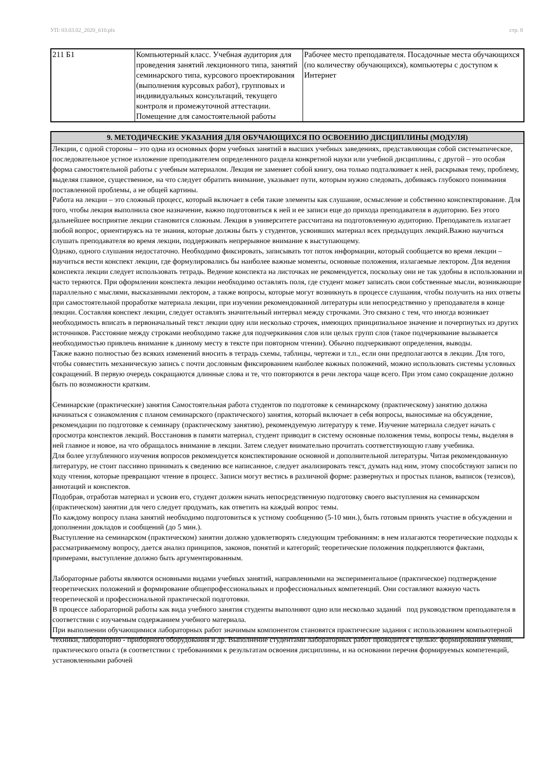УП: 03.03.02_2020_610.plx стр. 8
| 211 Б1 | Компьютерный класс. Учебная аудитория для проведения занятий лекционного типа, занятий семинарского типа, курсового проектирования (выполнения курсовых работ), групповых и индивидуальных консультаций, текущего контроля и промежуточной аттестации. Помещение для самостоятельной работы | Рабочее место преподавателя. Посадочные места обучающихся (по количеству обучающихся), компьютеры с доступом к Интернет |
9. МЕТОДИЧЕСКИЕ УКАЗАНИЯ ДЛЯ ОБУЧАЮЩИХСЯ ПО ОСВОЕНИЮ ДИСЦИПЛИНЫ (МОДУЛЯ)
Лекции, с одной стороны – это одна из основных форм учебных занятий в высших учебных заведениях, представляющая собой систематическое, последовательное устное изложение преподавателем определенного раздела конкретной науки или учебной дисциплины, с другой – это особая форма самостоятельной работы с учебным материалом. Лекция не заменяет собой книгу, она только подталкивает к ней, раскрывая тему, проблему, выделяя главное, существенное, на что следует обратить внимание, указывает пути, которым нужно следовать, добиваясь глубокого понимания поставленной проблемы, а не общей картины.
Работа на лекции – это сложный процесс, который включает в себя такие элементы как слушание, осмысление и собственно конспектирование. Для того, чтобы лекция выполнила свое назначение, важно подготовиться к ней и ее записи еще до прихода преподавателя в аудиторию. Без этого дальнейшее восприятие лекции становится сложным. Лекция в университете рассчитана на подготовленную аудиторию. Преподаватель излагает любой вопрос, ориентируясь на те знания, которые должны быть у студентов, усвоивших материал всех предыдущих лекций.Важно научиться слушать преподавателя во время лекции, поддерживать непрерывное внимание к выступающему.
Однако, одного слушания недостаточно. Необходимо фиксировать, записывать тот поток информации, который сообщается во время лекции – научиться вести конспект лекции, где формулировались бы наиболее важные моменты, основные положения, излагаемые лектором. Для ведения конспекта лекции следует использовать тетрадь. Ведение конспекта на листочках не рекомендуется, поскольку они не так удобны в использовании и часто теряются. При оформлении конспекта лекции необходимо оставлять поля, где студент может записать свои собственные мысли, возникающие параллельно с мыслями, высказанными лектором, а также вопросы, которые могут возникнуть в процессе слушания, чтобы получить на них ответы при самостоятельной проработке материала лекции, при изучении рекомендованной литературы или непосредственно у преподавателя в конце лекции. Составляя конспект лекции, следует оставлять значительный интервал между строчками. Это связано с тем, что иногда возникает необходимость вписать в первоначальный текст лекции одну или несколько строчек, имеющих принципиальное значение и почерпнутых из других источников. Расстояние между строками необходимо также для подчеркивания слов или целых групп слов (такое подчеркивание вызывается необходимостью привлечь внимание к данному месту в тексте при повторном чтении). Обычно подчеркивают определения, выводы.
Также важно полностью без всяких изменений вносить в тетрадь схемы, таблицы, чертежи и т.п., если они предполагаются в лекции. Для того, чтобы совместить механическую запись с почти дословным фиксированием наиболее важных положений, можно использовать системы условных сокращений. В первую очередь сокращаются длинные слова и те, что повторяются в речи лектора чаще всего. При этом само сокращение должно быть по возможности кратким.
Семинарские (практические) занятия Самостоятельная работа студентов по подготовке к семинарскому (практическому) занятию должна начинаться с ознакомления с планом семинарского (практического) занятия, который включает в себя вопросы, выносимые на обсуждение, рекомендации по подготовке к семинару (практическому занятию), рекомендуемую литературу к теме. Изучение материала следует начать с просмотра конспектов лекций. Восстановив в памяти материал, студент приводит в систему основные положения темы, вопросы темы, выделяя в ней главное и новое, на что обращалось внимание в лекции. Затем следует внимательно прочитать соответствующую главу учебника.
Для более углубленного изучения вопросов рекомендуется конспектирование основной и дополнительной литературы. Читая рекомендованную литературу, не стоит пассивно принимать к сведению все написанное, следует анализировать текст, думать над ним, этому способствуют записи по ходу чтения, которые превращают чтение в процесс. Записи могут вестись в различной форме: развернутых и простых планов, выписок (тезисов), аннотаций и конспектов.
Подобрав, отработав материал и усвоив его, студент должен начать непосредственную подготовку своего выступления на семинарском (практическом) занятии для чего следует продумать, как ответить на каждый вопрос темы.
По каждому вопросу плана занятий необходимо подготовиться к устному сообщению (5-10 мин.), быть готовым принять участие в обсуждении и дополнении докладов и сообщений (до 5 мин.).
Выступление на семинарском (практическом) занятии должно удовлетворять следующим требованиям: в нем излагаются теоретические подходы к рассматриваемому вопросу, дается анализ принципов, законов, понятий и категорий; теоретические положения подкрепляются фактами, примерами, выступление должно быть аргументированным.
Лабораторные работы являются основными видами учебных занятий, направленными на экспериментальное (практическое) подтверждение теоретических положений и формирование общепрофессиональных и профессиональных компетенций. Они составляют важную часть теоретической и профессиональной практической подготовки.
В процессе лабораторной работы как вида учебного занятия студенты выполняют одно или несколько заданий под руководством преподавателя в соответствии с изучаемым содержанием учебного материала.
При выполнении обучающимися лабораторных работ значимым компонентом становятся практические задания с использованием компьютерной техники, лабораторно - приборного оборудования и др. Выполнение студентами лабораторных работ проводится с целью: формирования умений, практического опыта (в соответствии с требованиями к результатам освоения дисциплины, и на основании перечня формируемых компетенций, установленными рабочей